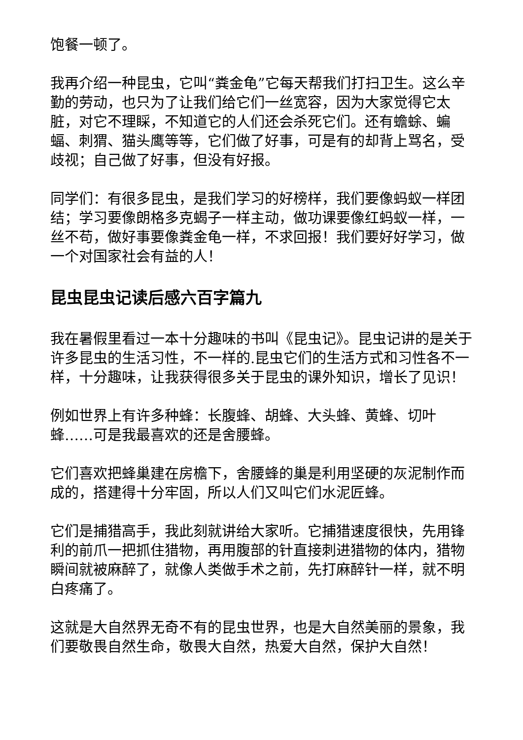饱餐一顿了。
我再介绍一种昆虫，它叫“粪金龟”它每天帮我们打扫卫生。这么辛勤的劳动，也只为了让我们给它们一丝宽容，因为大家觉得它太脏，对它不理睬，不知道它的人们还会杀死它们。还有蟾蜍、蝙蝠、刺猬、猫头鹰等等，它们做了好事，可是有的却背上骂名，受歧视；自己做了好事，但没有好报。
同学们：有很多昆虫，是我们学习的好榜样，我们要像蚂蚁一样团结；学习要像朗格多克蝎子一样主动，做功课要像红蚂蚁一样，一丝不苟，做好事要像粪金龟一样，不求回报！我们要好好学习，做一个对国家社会有益的人！
昆虫昆虫记读后感六百字篇九
我在暑假里看过一本十分趣味的书叫《昆虫记》。昆虫记讲的是关于许多昆虫的生活习性，不一样的.昆虫它们的生活方式和习性各不一样，十分趣味，让我获得很多关于昆虫的课外知识，增长了见识！
例如世界上有许多种蜂：长腹蜂、胡蜂、大头蜂、黄蜂、切叶蜂……可是我最喜欢的还是舍腰蜂。
它们喜欢把蜂巢建在房檐下，舍腰蜂的巢是利用坚硬的灰泥制作而成的，搭建得十分牢固，所以人们又叫它们水泥匠蜂。
它们是捕猎高手，我此刻就讲给大家听。它捕猎速度很快，先用锋利的前爪一把抓住猎物，再用腹部的针直接刺进猎物的体内，猎物瞬间就被麻醉了，就像人类做手术之前，先打麻醉针一样，就不明白疼痛了。
这就是大自然界无奇不有的昆虫世界，也是大自然美丽的景象，我们要敬畏自然生命，敬畏大自然，热爱大自然，保护大自然！